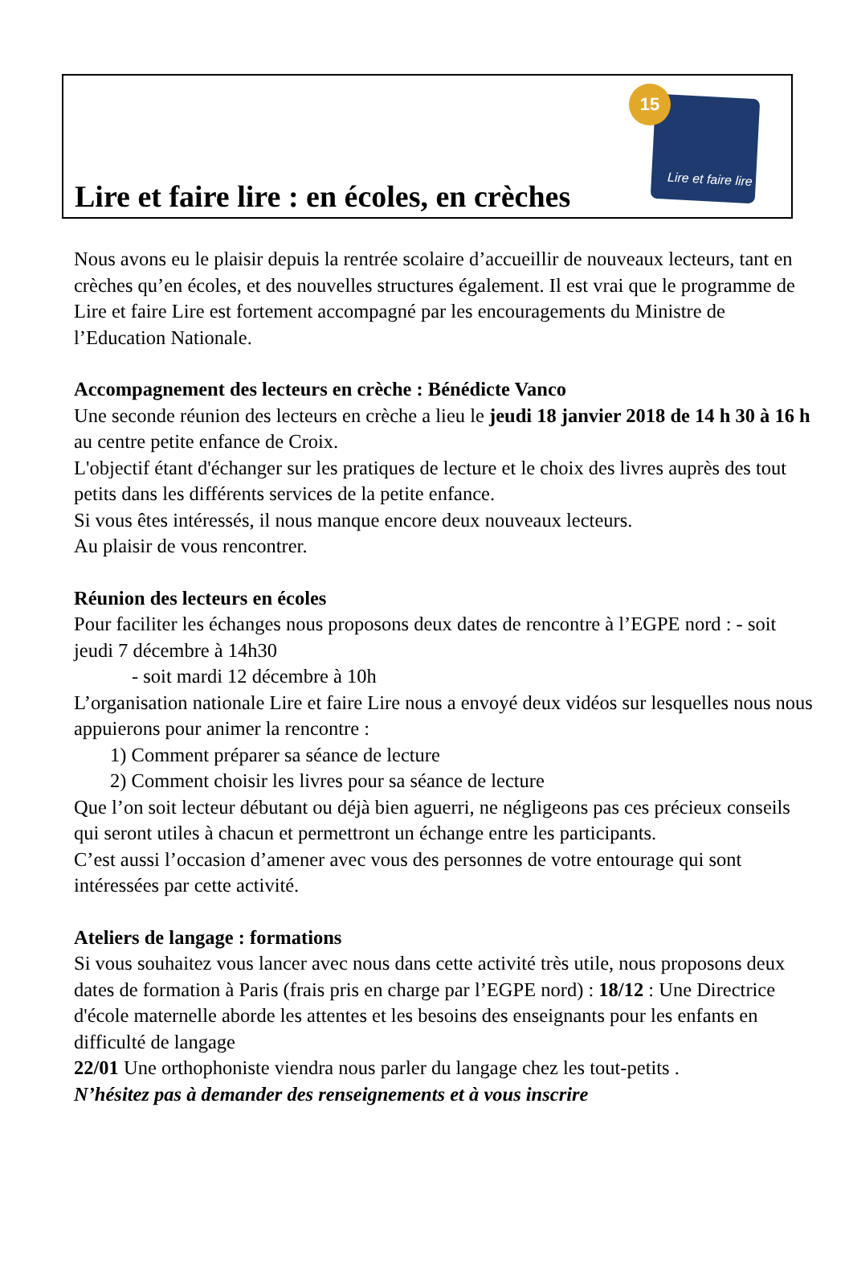Lire et faire lire : en écoles, en crèches
Lire et faire lire
15
Nous avons eu le plaisir depuis la rentrée scolaire d’accueillir de nouveaux lecteurs, tant en crèches qu’en écoles, et des nouvelles structures également. Il est vrai que le programme de Lire et faire Lire est fortement accompagné par les encouragements du Ministre de l’Education Nationale.
Accompagnement des lecteurs en crèche : Bénédicte Vanco
Une seconde réunion des lecteurs en crèche a lieu le jeudi 18 janvier 2018 de 14 h 30 à 16 h au centre petite enfance de Croix.
L'objectif étant d'échanger sur les pratiques de lecture et le choix des livres auprès des tout petits dans les différents services de la petite enfance.
Si vous êtes intéressés, il nous manque encore deux nouveaux lecteurs.
Au plaisir de vous rencontrer.
Réunion des lecteurs en écoles
Pour faciliter les échanges nous proposons deux dates de rencontre à l’EGPE nord : - soit jeudi 7 décembre à 14h30
- soit mardi 12 décembre à 10h
L’organisation nationale Lire et faire Lire nous a envoyé deux vidéos sur lesquelles nous nous appuierons pour animer la rencontre :
1) Comment préparer sa séance de lecture
2) Comment choisir les livres pour sa séance de lecture
Que l’on soit lecteur débutant ou déjà bien aguerri, ne négligeons pas ces précieux conseils qui seront utiles à chacun et permettront un échange entre les participants.
C’est aussi l’occasion d’amener avec vous des personnes de votre entourage qui sont intéressées par cette activité.
Ateliers de langage : formations
Si vous souhaitez vous lancer avec nous dans cette activité très utile, nous proposons deux dates de formation à Paris (frais pris en charge par l’EGPE nord) : 18/12 : Une Directrice d'école maternelle aborde les attentes et les besoins des enseignants pour les enfants en difficulté de langage
22/01 Une orthophoniste viendra nous parler du langage chez les tout-petits .
N’hésitez pas à demander des renseignements et à vous inscrire